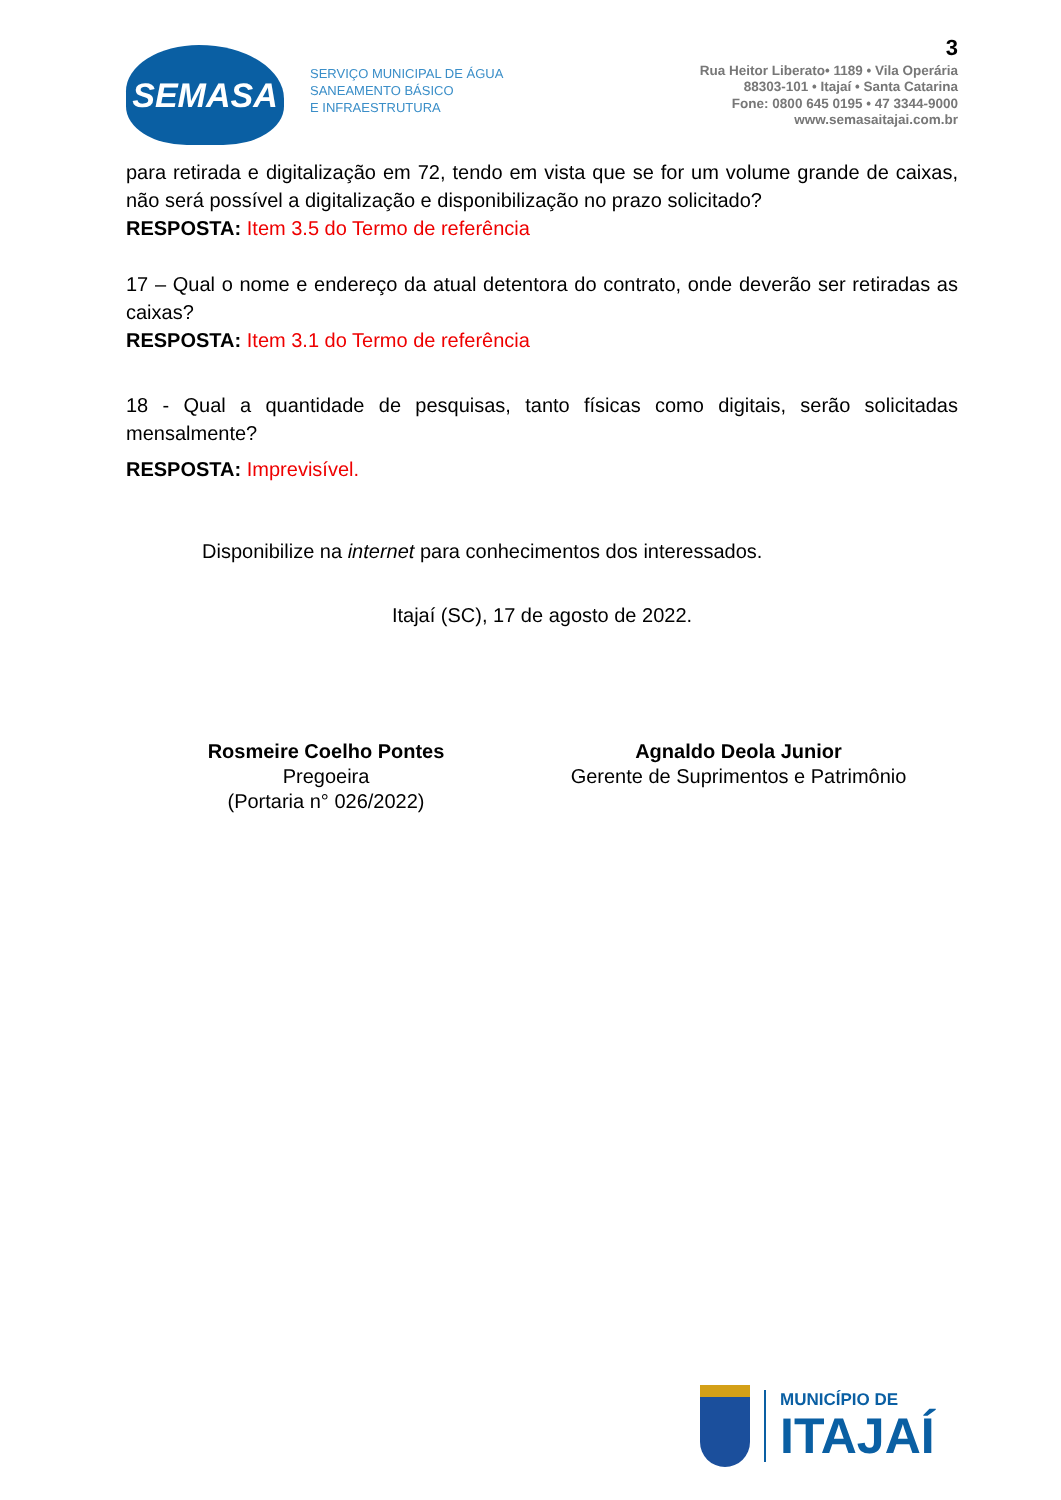SEMASA
SERVIÇO MUNICIPAL DE ÁGUA
SANEAMENTO BÁSICO
E INFRAESTRUTURA
3
Rua Heitor Liberato• 1189 • Vila Operária
88303-101 • Itajaí • Santa Catarina
Fone: 0800 645 0195 • 47 3344-9000
www.semasaitajai.com.br
para retirada e digitalização em 72, tendo em vista que se for um volume grande de caixas, não será possível a digitalização e disponibilização no prazo solicitado?
RESPOSTA: Item 3.5 do Termo de referência
17 – Qual o nome e endereço da atual detentora do contrato, onde deverão ser retiradas as caixas?
RESPOSTA: Item 3.1 do Termo de referência
18 - Qual a quantidade de pesquisas, tanto físicas como digitais, serão solicitadas mensalmente?
RESPOSTA: Imprevisível.
Disponibilize na internet para conhecimentos dos interessados.
Itajaí (SC), 17 de agosto de 2022.
Rosmeire Coelho Pontes
Pregoeira
(Portaria n° 026/2022)
Agnaldo Deola Junior
Gerente de Suprimentos e Patrimônio
MUNICÍPIO DE
ITAJAÍ